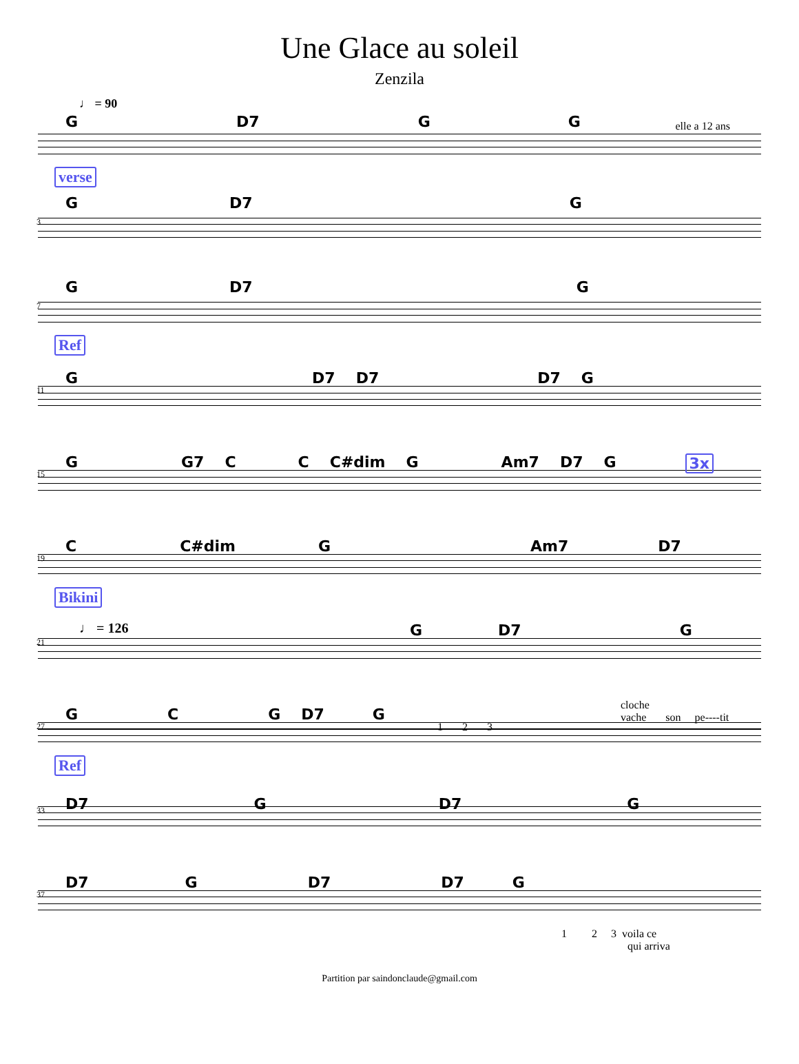Une Glace au soleil
Zenzila
♩ = 90
G D7 G G elle a 12 ans
verse
3
G D7 G
7
G D7 G
Ref
11
G D7 D7 D7 G
15
G G7 C C C#dim G Am7 D7 G 3x
19
C C#dim G Am7 D7
Bikini
21
♩ = 126
G D7 G
27
G C G D7 G
1 2 3
cloche
vache son pe----tit
Ref
33 D7 G D7 G
37
D7 G D7 D7 G
1 2 3 voila ce
qui arriva
Partition par saindonclaude@gmail.com